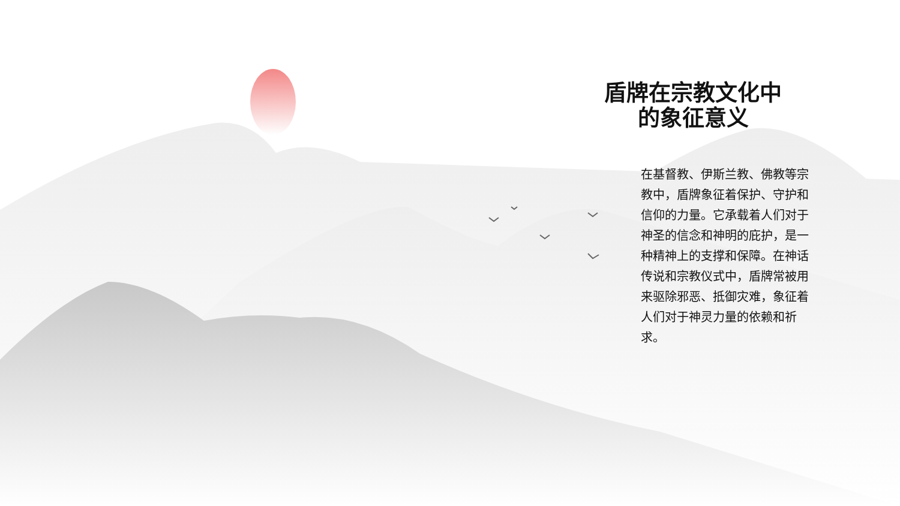盾牌在宗教文化中的象征意义
在基督教、伊斯兰教、佛教等宗教中，盾牌象征着保护、守护和信仰的力量。它承载着人们对于神圣的信念和神明的庇护，是一种精神上的支撑和保障。在神话传说和宗教仪式中，盾牌常被用来驱除邪恶、抵御灾难，象征着人们对于神灵力量的依赖和祈求。